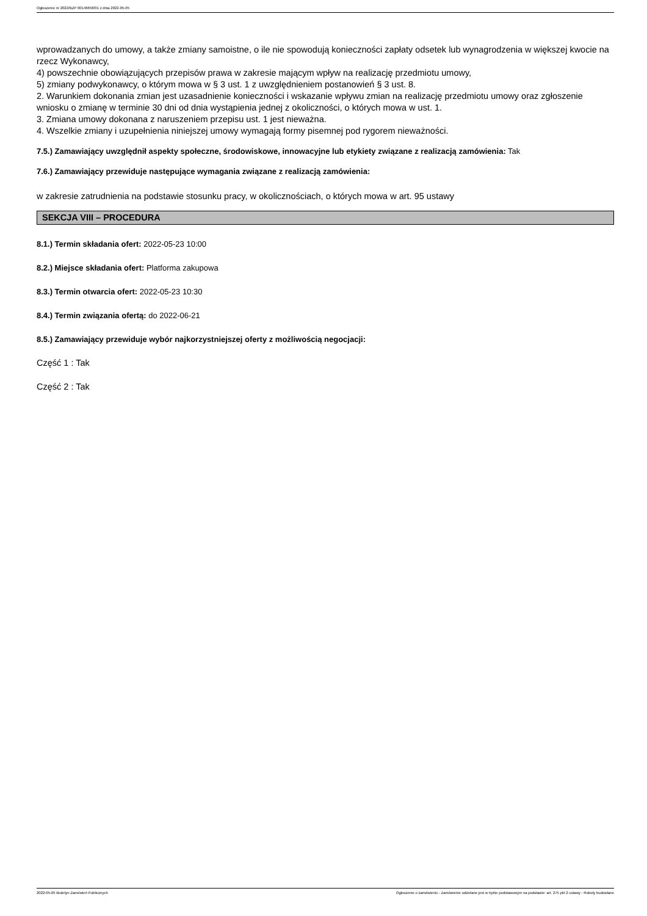Ogłoszenie nr 2022/BZP 00146658/01 z dnia 2022-05-05
wprowadzanych do umowy, a także zmiany samoistne, o ile nie spowodują konieczności zapłaty odsetek lub wynagrodzenia w większej kwocie na rzecz Wykonawcy,
4) powszechnie obowiązujących przepisów prawa w zakresie mającym wpływ na realizację przedmiotu umowy,
5) zmiany podwykonawcy, o którym mowa w § 3 ust. 1 z uwzględnieniem postanowień § 3 ust. 8.
2. Warunkiem dokonania zmian jest uzasadnienie konieczności i wskazanie wpływu zmian na realizację przedmiotu umowy oraz zgłoszenie wniosku o zmianę w terminie 30 dni od dnia wystąpienia jednej z okoliczności, o których mowa w ust. 1.
3. Zmiana umowy dokonana z naruszeniem przepisu ust. 1 jest nieważna.
4. Wszelkie zmiany i uzupełnienia niniejszej umowy wymagają formy pisemnej pod rygorem nieważności.
7.5.) Zamawiający uwzględnił aspekty społeczne, środowiskowe, innowacyjne lub etykiety związane z realizacją zamówienia: Tak
7.6.) Zamawiający przewiduje następujące wymagania związane z realizacją zamówienia:
w zakresie zatrudnienia na podstawie stosunku pracy, w okolicznościach, o których mowa w art. 95 ustawy
SEKCJA VIII – PROCEDURA
8.1.) Termin składania ofert: 2022-05-23 10:00
8.2.) Miejsce składania ofert: Platforma zakupowa
8.3.) Termin otwarcia ofert: 2022-05-23 10:30
8.4.) Termin związania ofertą: do 2022-06-21
8.5.) Zamawiający przewiduje wybór najkorzystniejszej oferty z możliwością negocjacji:
Część 1 : Tak
Część 2 : Tak
2022-05-05 Biuletyn Zamówień Publicznych Ogłoszenie o zamówieniu - Zamówienie udzielane jest w trybie podstawowym na podstawie: art. 275 pkt 2 ustawy - Roboty budowlane